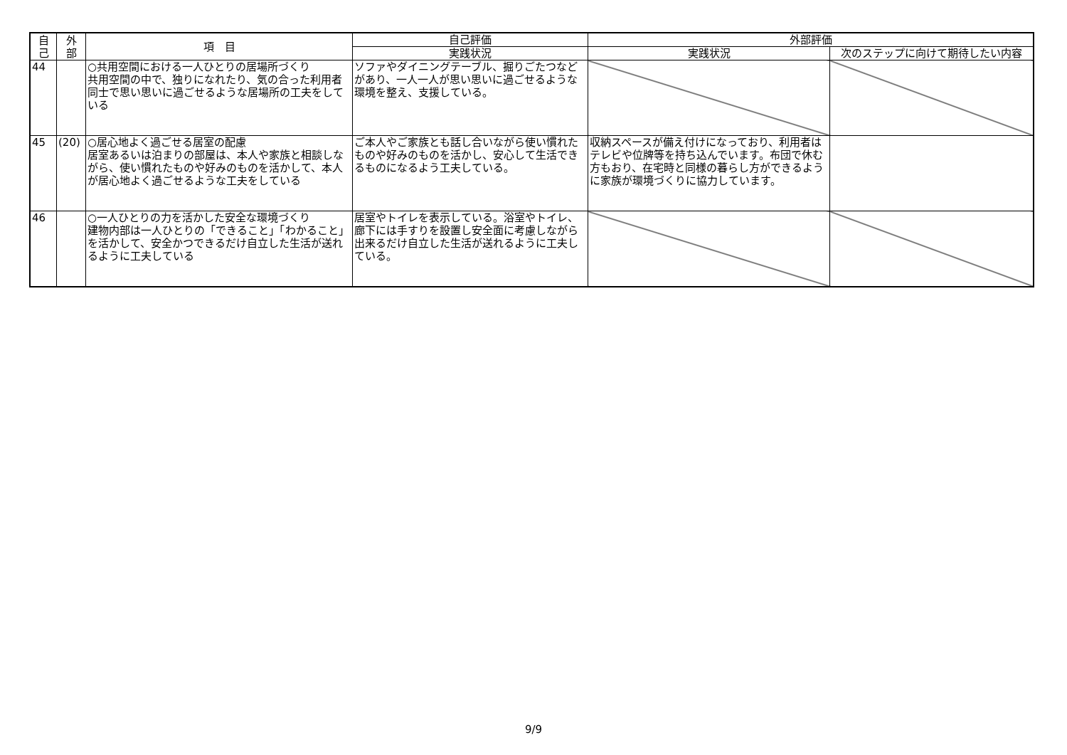| 自 己 | 外 部 | 項 目 | 自己評価 | 外部評価 | |
| --- | --- | --- | --- | --- | --- |
| | | | 実践状況 | 実践状況 | 次のステップに向けて期待したい内容 |
| 44 | | ○共用空間における一人ひとりの居場所づくり 共用空間の中で、独りになれたり、気の合った利用者同士で思い思いに過ごせるような居場所の工夫をしている | ソファやダイニングテーブル、掘りごたつなどがあり、一人一人が思い思いに過ごせるような環境を整え、支援している。 | | |
| 45 | (20) | ○居心地よく過ごせる居室の配慮 居室あるいは泊まりの部屋は、本人や家族と相談しながら、使い慣れたものや好みのものを活かして、本人が居心地よく過ごせるような工夫をしている | ご本人やご家族とも話し合いながら使い慣れたものや好みのものを活かし、安心して生活できるものになるよう工夫している。 | 収納スペースが備え付けになっており、利用者はテレビや位牌等を持ち込んでいます。布団で休む方もおり、在宅時と同様の暮らし方ができるように家族が環境づくりに協力しています。 | |
| 46 | | ○一人ひとりの力を活かした安全な環境づくり 建物内部は一人ひとりの「できること」「わかること」を活かして、安全かつできるだけ自立した生活が送れるように工夫している | 居室やトイレを表示している。浴室やトイレ、廊下には手すりを設置し安全面に考慮しながら出来るだけ自立した生活が送れるように工夫している。 | | |
9/9